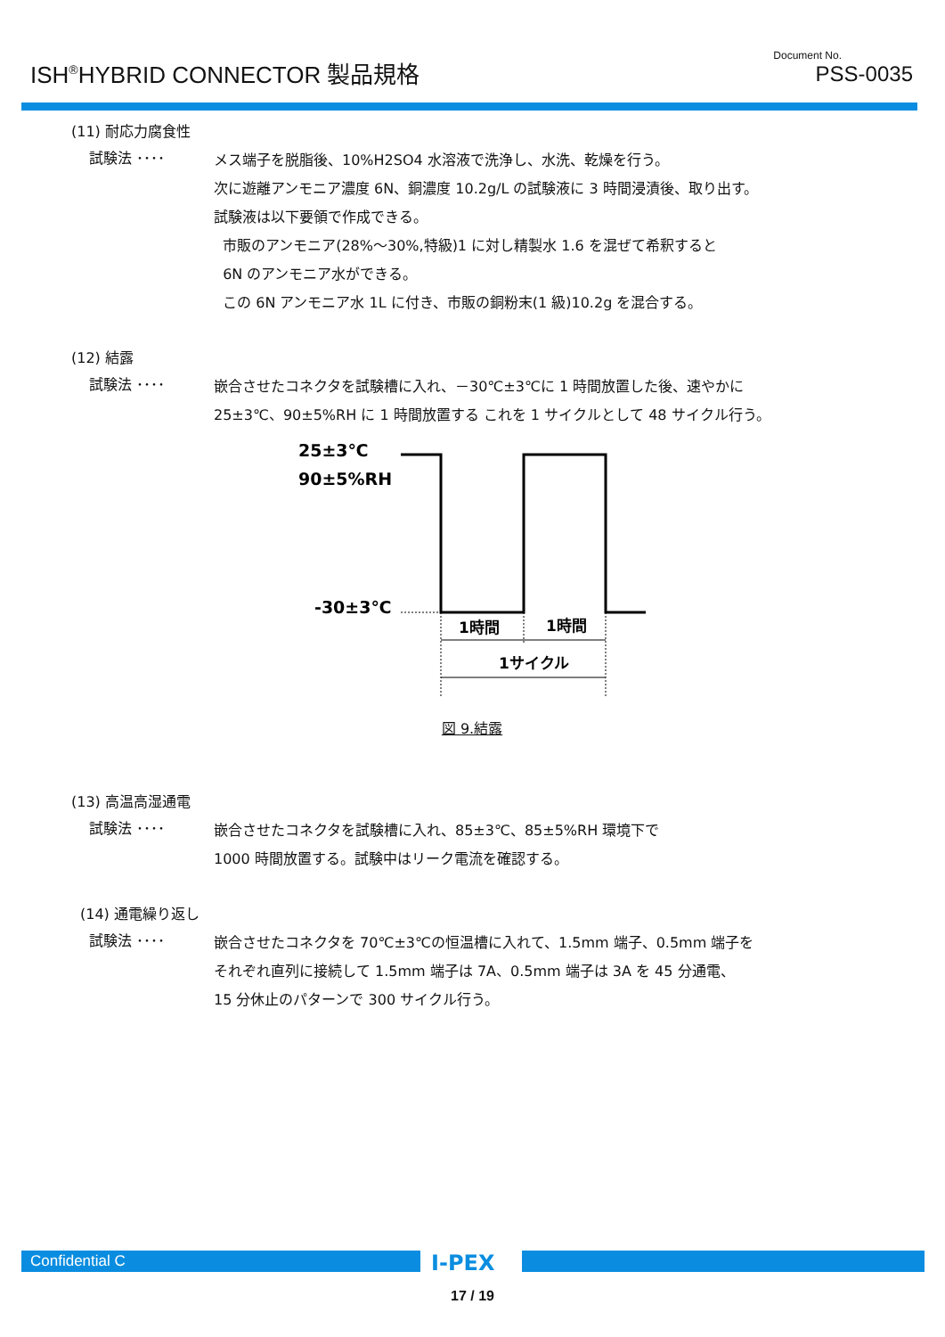ISH<sup>®</sup>HYBRID CONNECTOR 製品規格
Document No.
PSS-0035
(11) 耐応力腐食性
試験法 ････
メス端子を脱脂後、10%H2SO4 水溶液で洗浄し、水洗、乾燥を行う。
次に遊離アンモニア濃度 6N、銅濃度 10.2g/L の試験液に 3 時間浸漬後、取り出す。
試験液は以下要領で作成できる。
市販のアンモニア(28%～30%,特級)1 に対し精製水 1.6 を混ぜて希釈すると
6N のアンモニア水ができる。
この 6N アンモニア水 1L に付き、市販の銅粉末(1 級)10.2g を混合する。
(12) 結露
試験法 ････
嵌合させたコネクタを試験槽に入れ、－30℃±3℃に 1 時間放置した後、速やかに
25±3℃、90±5%RH に 1 時間放置する これを 1 サイクルとして 48 サイクル行う。
25±3℃
90±5%RH
-30±3℃
1時間
1時間
1サイクル
図 9.結露
(13) 高温高湿通電
試験法 ････
嵌合させたコネクタを試験槽に入れ、85±3℃、85±5%RH 環境下で
1000 時間放置する。試験中はリーク電流を確認する。
(14) 通電繰り返し
試験法 ････
嵌合させたコネクタを 70℃±3℃の恒温槽に入れて、1.5mm 端子、0.5mm 端子を
それぞれ直列に接続して 1.5mm 端子は 7A、0.5mm 端子は 3A を 45 分通電、
15 分休止のパターンで 300 サイクル行う。
Confidential C I-PEX
17 / 19